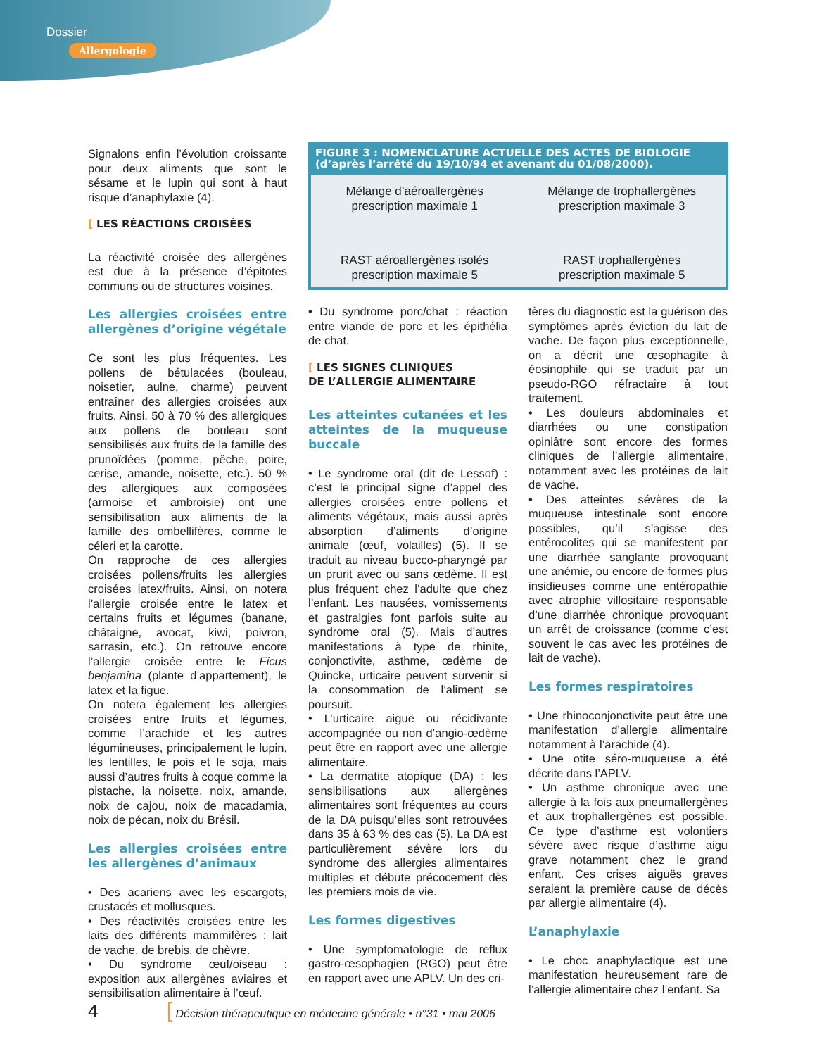Dossier
Allergologie
FIGURE 3 : NOMENCLATURE ACTUELLE DES ACTES DE BIOLOGIE
(d’après l’arrêté du 19/10/94 et avenant du 01/08/2000).
Mélange d’aéroallergènes
prescription maximale 1
Mélange de trophallergènes
prescription maximale 3
RAST aéroallergènes isolés
prescription maximale 5
RAST trophallergènes
prescription maximale 5
Signalons enfin l’évolution croissante pour deux aliments que sont le sésame et le lupin qui sont à haut risque d’anaphylaxie (4).
[ LES RÉACTIONS CROISÉES
La réactivité croisée des allergènes est due à la présence d’épitotes communs ou de structures voisines.
Les allergies croisées entre allergènes d’origine végétale
Ce sont les plus fréquentes. Les pollens de bétulacées (bouleau, noisetier, aulne, charme) peuvent entraîner des allergies croisées aux fruits. Ainsi, 50 à 70 % des allergiques aux pollens de bouleau sont sensibilisés aux fruits de la famille des prunoïdées (pomme, pêche, poire, cerise, amande, noisette, etc.). 50 % des allergiques aux composées (armoise et ambroisie) ont une sensibilisation aux aliments de la famille des ombellifères, comme le céleri et la carotte.
On rapproche de ces allergies croisées pollens/fruits les allergies croisées latex/fruits. Ainsi, on notera l’allergie croisée entre le latex et certains fruits et légumes (banane, châtaigne, avocat, kiwi, poivron, sarrasin, etc.). On retrouve encore l’allergie croisée entre le Ficus benjamina (plante d’appartement), le latex et la figue.
On notera également les allergies croisées entre fruits et légumes, comme l’arachide et les autres légumineuses, principalement le lupin, les lentilles, le pois et le soja, mais aussi d’autres fruits à coque comme la pistache, la noisette, noix, amande, noix de cajou, noix de macadamia, noix de pécan, noix du Brésil.
Les allergies croisées entre les allergènes d’animaux
• Des acariens avec les escargots, crustacés et mollusques.
• Des réactivités croisées entre les laits des différents mammifères : lait de vache, de brebis, de chèvre.
• Du syndrome œuf/oiseau : exposition aux allergènes aviaires et sensibilisation alimentaire à l’œuf.
• Du syndrome porc/chat : réaction entre viande de porc et les épithélia de chat.
[ LES SIGNES CLINIQUES
DE L’ALLERGIE ALIMENTAIRE
Les atteintes cutanées et les atteintes de la muqueuse buccale
• Le syndrome oral (dit de Lessof) : c’est le principal signe d’appel des allergies croisées entre pollens et aliments végétaux, mais aussi après absorption d’aliments d’origine animale (œuf, volailles) (5). Il se traduit au niveau bucco-pharyngé par un prurit avec ou sans œdème. Il est plus fréquent chez l’adulte que chez l’enfant. Les nausées, vomissements et gastralgies font parfois suite au syndrome oral (5). Mais d’autres manifestations à type de rhinite, conjonctivite, asthme, œdème de Quincke, urticaire peuvent survenir si la consommation de l’aliment se poursuit.
• L’urticaire aiguë ou récidivante accompagnée ou non d’angio-œdème peut être en rapport avec une allergie alimentaire.
• La dermatite atopique (DA) : les sensibilisations aux allergènes alimentaires sont fréquentes au cours de la DA puisqu’elles sont retrouvées dans 35 à 63 % des cas (5). La DA est particulièrement sévère lors du syndrome des allergies alimentaires multiples et débute précocement dès les premiers mois de vie.
Les formes digestives
• Une symptomatologie de reflux gastro-œsophagien (RGO) peut être en rapport avec une APLV. Un des cri-
tères du diagnostic est la guérison des symptômes après éviction du lait de vache. De façon plus exceptionnelle, on a décrit une œsophagite à éosinophile qui se traduit par un pseudo-RGO réfractaire à tout traitement.
• Les douleurs abdominales et diarrhées ou une constipation opiniâtre sont encore des formes cliniques de l’allergie alimentaire, notamment avec les protéines de lait de vache.
• Des atteintes sévères de la muqueuse intestinale sont encore possibles, qu’il s’agisse des entérocolites qui se manifestent par une diarrhée sanglante provoquant une anémie, ou encore de formes plus insidieuses comme une entéropathie avec atrophie villositaire responsable d’une diarrhée chronique provoquant un arrêt de croissance (comme c’est souvent le cas avec les protéines de lait de vache).
Les formes respiratoires
• Une rhinoconjonctivite peut être une manifestation d’allergie alimentaire notamment à l’arachide (4).
• Une otite séro-muqueuse a été décrite dans l’APLV.
• Un asthme chronique avec une allergie à la fois aux pneumallergènes et aux trophallergènes est possible. Ce type d’asthme est volontiers sévère avec risque d’asthme aigu grave notamment chez le grand enfant. Ces crises aiguës graves seraient la première cause de décès par allergie alimentaire (4).
L’anaphylaxie
• Le choc anaphylactique est une manifestation heureusement rare de l’allergie alimentaire chez l’enfant. Sa
4 [ Décision thérapeutique en médecine générale • n°31 • mai 2006